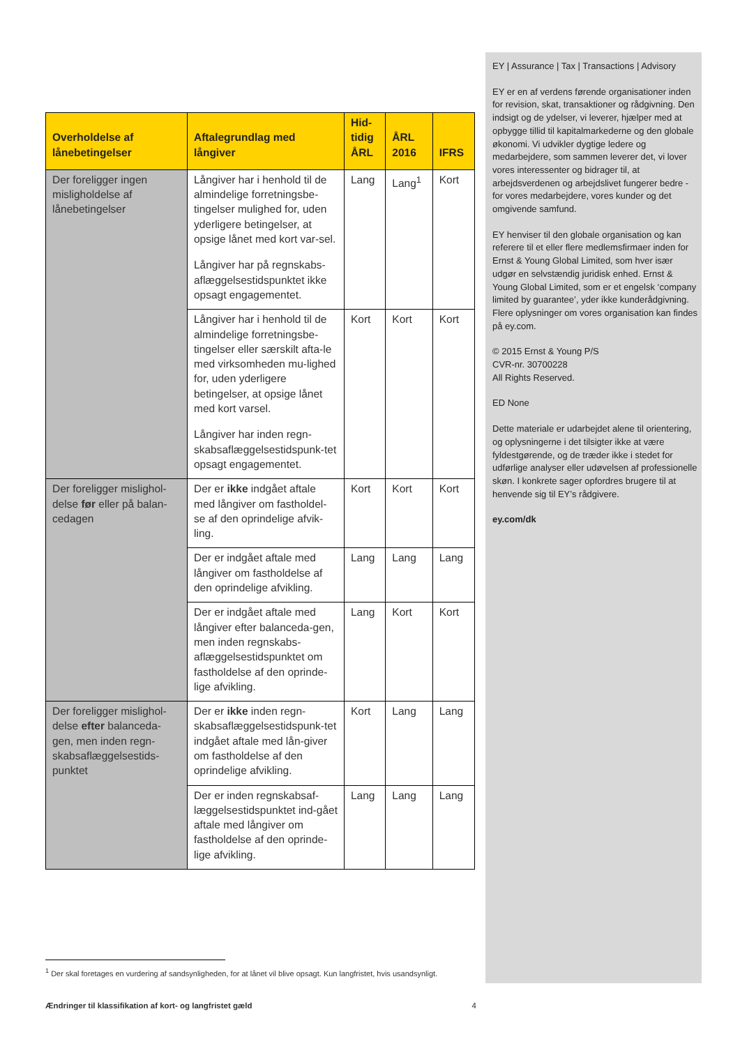EY | Assurance | Tax | Transactions | Advisory
EY er en af verdens førende organisationer inden for revision, skat, transaktioner og rådgivning. Den indsigt og de ydelser, vi leverer, hjælper med at opbygge tillid til kapitalmarkederne og den globale økonomi. Vi udvikler dygtige ledere og medarbejdere, som sammen leverer det, vi lover vores interessenter og bidrager til, at arbejdsverdenen og arbejdslivet fungerer bedre - for vores medarbejdere, vores kunder og det omgivende samfund.
EY henviser til den globale organisation og kan referere til et eller flere medlemsfirmaer inden for Ernst & Young Global Limited, som hver især udgør en selvstændig juridisk enhed. Ernst & Young Global Limited, som er et engelsk ‘company limited by guarantee’, yder ikke kunderådgivning. Flere oplysninger om vores organisation kan findes på ey.com.
© 2015 Ernst & Young P/S
CVR-nr. 30700228
All Rights Reserved.
ED None
Dette materiale er udarbejdet alene til orientering, og oplysningerne i det tilsigter ikke at være fyldestgørende, og de træder ikke i stedet for udførlige analyser eller udøvelsen af professionelle skøn. I konkrete sager opfordres brugere til at henvende sig til EY’s rådgivere.
ey.com/dk
| Overholdelse af lånebetingelser | Aftalegrundlag med långiver | Hid- tidig ÅRL | ÅRL 2016 | IFRS |
| --- | --- | --- | --- | --- |
| Der foreligger ingen misligholdelse af lånebetingelser | Långiver har i henhold til de almindelige forretningsbe-tingelser mulighed for, uden yderligere betingelser, at opsige lånet med kort var-sel. Långiver har på regnskabs-aflæggelsestidspunktet ikke opsagt engagementet. | Lang | Lang<sup>1</sup> | Kort |
| | Långiver har i henhold til de almindelige forretningsbe-tingelser eller særskilt afta-le med virksomheden mu-lighed for, uden yderligere betingelser, at opsige lånet med kort varsel. Långiver har inden regn-skabsaflæggelsestidspunk-tet opsagt engagementet. | Kort | Kort | Kort |
| Der foreligger mislighol-delse før eller på balan-cedagen | Der er ikke indgået aftale med långiver om fastholdel-se af den oprindelige afvik-ling. | Kort | Kort | Kort |
| | Der er indgået aftale med långiver om fastholdelse af den oprindelige afvikling. | Lang | Lang | Lang |
| | Der er indgået aftale med långiver efter balanceda-gen, men inden regnskabs-aflæggelsestidspunktet om fastholdelse af den oprinde-lige afvikling. | Lang | Kort | Kort |
| Der foreligger mislighol-delse efter balanceda-gen, men inden regn-skabsaflæggelsestids-punktet | Der er ikke inden regn-skabsaflæggelsestidspunk-tet indgået aftale med lån-giver om fastholdelse af den oprindelige afvikling. | Kort | Lang | Lang |
| | Der er inden regnskabsaf-læggelsestidspunktet ind-gået aftale med långiver om fastholdelse af den oprinde-lige afvikling. | Lang | Lang | Lang |
<sup>1</sup> Der skal foretages en vurdering af sandsynligheden, for at lånet vil blive opsagt. Kun langfristet, hvis usandsynligt.
Ændringer til klassifikation af kort- og langfristet gæld 4